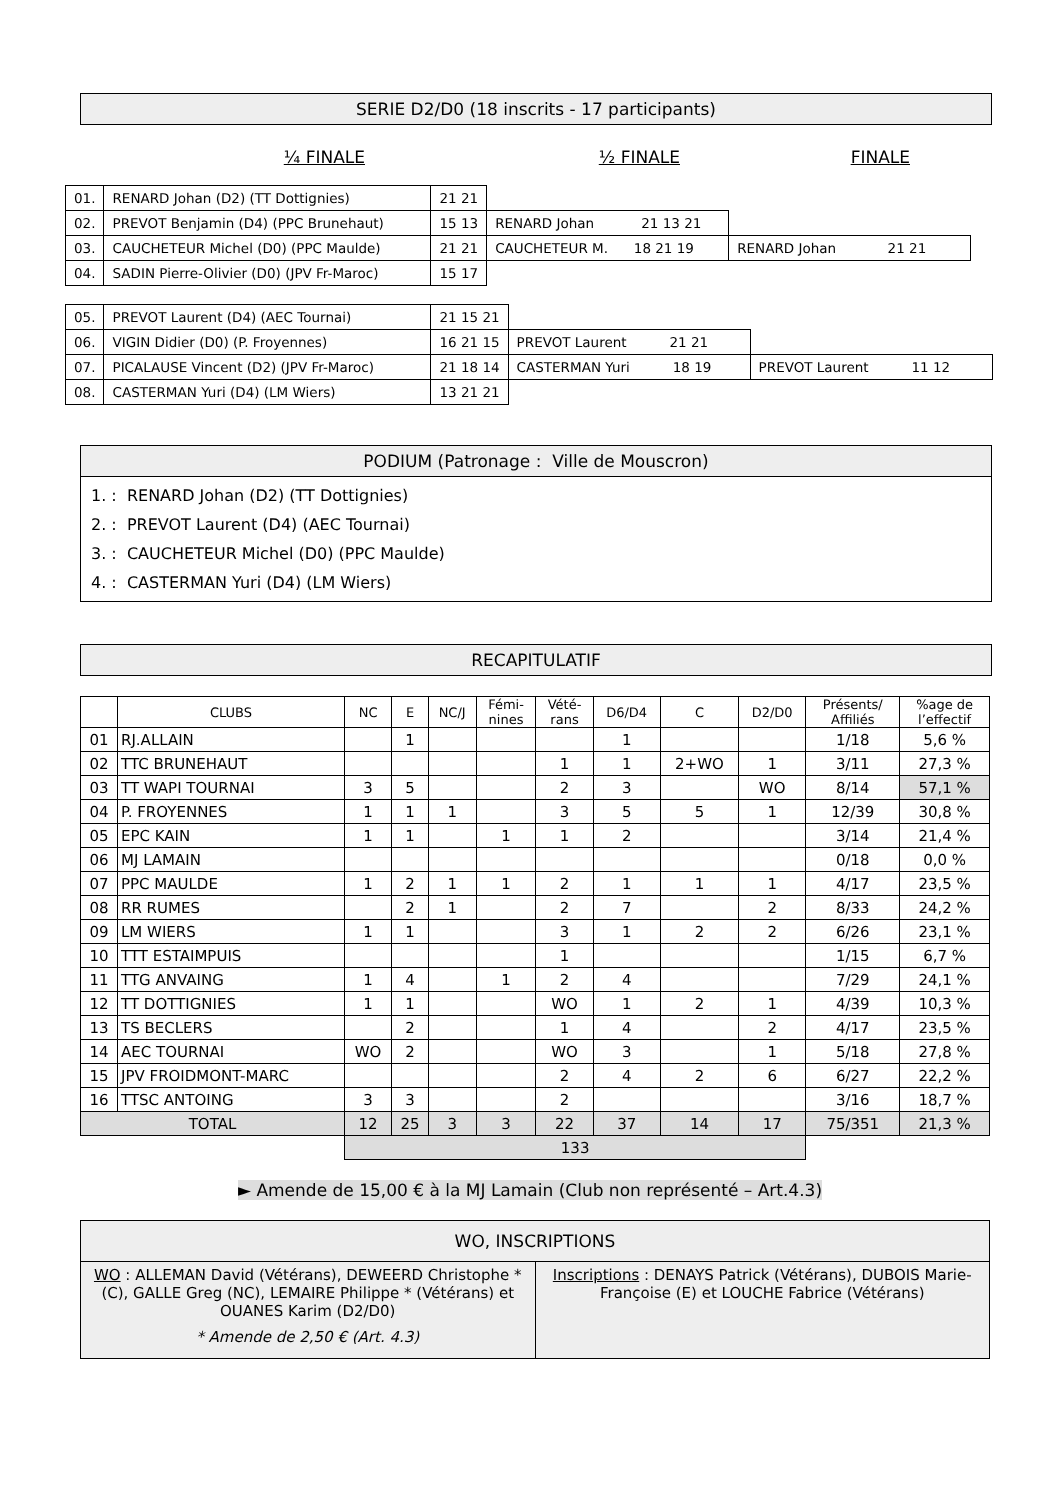SERIE D2/D0 (18 inscrits - 17 participants)
¼ FINALE ½ FINALE FINALE
| 01. | RENARD Johan (D2) (TT Dottignies) | 21 21 | | |
| 02. | PREVOT Benjamin (D4) (PPC Brunehaut) | 15 13 | RENARD Johan 21 13 21 | |
| 03. | CAUCHETEUR Michel (D0) (PPC Maulde) | 21 21 | CAUCHETEUR M. 18 21 19 | RENARD Johan 21 21 |
| 04. | SADIN Pierre-Olivier (D0) (JPV Fr-Maroc) | 15 17 | | |
| 05. | PREVOT Laurent (D4) (AEC Tournai) | 21 15 21 | | |
| 06. | VIGIN Didier (D0) (P. Froyennes) | 16 21 15 | PREVOT Laurent 21 21 | |
| 07. | PICALAUSE Vincent (D2) (JPV Fr-Maroc) | 21 18 14 | CASTERMAN Yuri 18 19 | PREVOT Laurent 11 12 |
| 08. | CASTERMAN Yuri (D4) (LM Wiers) | 13 21 21 | | |
PODIUM (Patronage : Ville de Mouscron)
1. : RENARD Johan (D2) (TT Dottignies)
2. : PREVOT Laurent (D4) (AEC Tournai)
3. : CAUCHETEUR Michel (D0) (PPC Maulde)
4. : CASTERMAN Yuri (D4) (LM Wiers)
RECAPITULATIF
| | CLUBS | NC | E | NC/J | Fémi- nines | Vété- rans | D6/D4 | C | D2/D0 | Présents/ Affiliés | %age de l’effectif |
| --- | --- | --- | --- | --- | --- | --- | --- | --- | --- | --- | --- |
| 01 | RJ.ALLAIN | | 1 | | | | 1 | | | 1/18 | 5,6 % |
| 02 | TTC BRUNEHAUT | | | | | 1 | 1 | 2+WO | 1 | 3/11 | 27,3 % |
| 03 | TT WAPI TOURNAI | 3 | 5 | | | 2 | 3 | | WO | 8/14 | 57,1 % |
| 04 | P. FROYENNES | 1 | 1 | 1 | | 3 | 5 | 5 | 1 | 12/39 | 30,8 % |
| 05 | EPC KAIN | 1 | 1 | | 1 | 1 | 2 | | | 3/14 | 21,4 % |
| 06 | MJ LAMAIN | | | | | | | | | 0/18 | 0,0 % |
| 07 | PPC MAULDE | 1 | 2 | 1 | 1 | 2 | 1 | 1 | 1 | 4/17 | 23,5 % |
| 08 | RR RUMES | | 2 | 1 | | 2 | 7 | | 2 | 8/33 | 24,2 % |
| 09 | LM WIERS | 1 | 1 | | | 3 | 1 | 2 | 2 | 6/26 | 23,1 % |
| 10 | TTT ESTAIMPUIS | | | | | 1 | | | | 1/15 | 6,7 % |
| 11 | TTG ANVAING | 1 | 4 | | 1 | 2 | 4 | | | 7/29 | 24,1 % |
| 12 | TT DOTTIGNIES | 1 | 1 | | | WO | 1 | 2 | 1 | 4/39 | 10,3 % |
| 13 | TS BECLERS | | 2 | | | 1 | 4 | | 2 | 4/17 | 23,5 % |
| 14 | AEC TOURNAI | WO | 2 | | | WO | 3 | | 1 | 5/18 | 27,8 % |
| 15 | JPV FROIDMONT-MARC | | | | | 2 | 4 | 2 | 6 | 6/27 | 22,2 % |
| 16 | TTSC ANTOING | 3 | 3 | | | 2 | | | | 3/16 | 18,7 % |
| TOTAL | | 12 | 25 | 3 | 3 | 22 | 37 | 14 | 17 | 75/351 | 21,3 % |
| | | 133 | | | | | | | | | |
► Amende de 15,00 € à la MJ Lamain (Club non représenté – Art.4.3)
| WO, INSCRIPTIONS | |
| WO : ALLEMAN David (Vétérans), DEWEERD Christophe * (C), GALLE Greg (NC), LEMAIRE Philippe * (Vétérans) et OUANES Karim (D2/D0) * Amende de 2,50 € (Art. 4.3) | Inscriptions : DENAYS Patrick (Vétérans), DUBOIS Marie-Françoise (E) et LOUCHE Fabrice (Vétérans) |